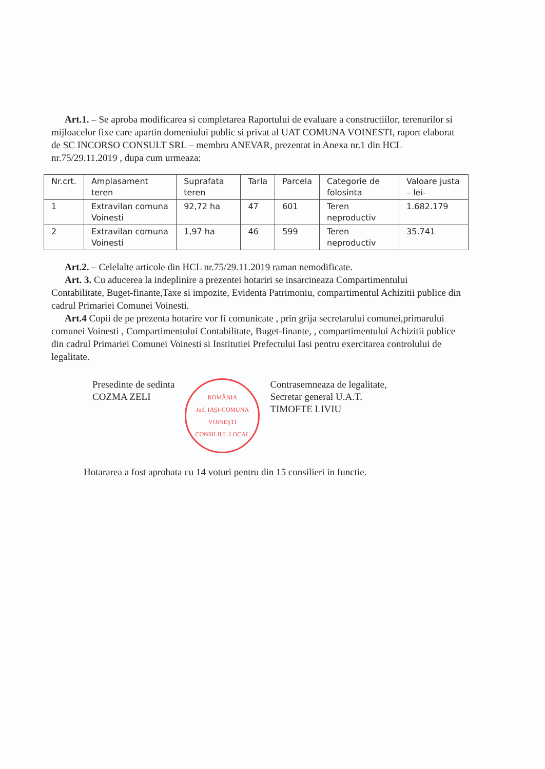Art.1. – Se aproba modificarea si completarea Raportului de evaluare a constructiilor, terenurilor si mijloacelor fixe care apartin domeniului public si privat al UAT COMUNA VOINESTI, raport elaborat de SC INCORSO CONSULT SRL – membru ANEVAR, prezentat in Anexa nr.1 din HCL nr.75/29.11.2019 , dupa cum urmeaza:
| Nr.crt. | Amplasament teren | Suprafata teren | Tarla | Parcela | Categorie de folosinta | Valoare justa – lei- |
| 1 | Extravilan comuna Voinesti | 92,72 ha | 47 | 601 | Teren neproductiv | 1.682.179 |
| 2 | Extravilan comuna Voinesti | 1,97 ha | 46 | 599 | Teren neproductiv | 35.741 |
Art.2. – Celelalte articole din HCL nr.75/29.11.2019 raman nemodificate.
Art. 3. Cu aducerea la indeplinire a prezentei hotariri se insarcineaza Compartimentului Contabilitate, Buget-finante,Taxe si impozite, Evidenta Patrimoniu, compartimentul Achizitii publice din cadrul Primariei Comunei Voinesti.
Art.4 Copii de pe prezenta hotarire vor fi comunicate , prin grija secretarului comunei,primarului comunei Voinesti , Compartimentului Contabilitate, Buget-finante, , compartimentului Achizitii publice din cadrul Primariei Comunei Voinesti si Institutiei Prefectului Iasi pentru exercitarea controlului de legalitate.
Presedinte de sedinta
COZMA ZELI
ROMÂNIA
Jud. IAŞI-COMUNA VOINEŞTI
CONSILIUL LOCAL
Contrasemneaza de legalitate,
Secretar general U.A.T.
TIMOFTE LIVIU
Hotararea a fost aprobata cu 14 voturi pentru din 15 consilieri in functie.